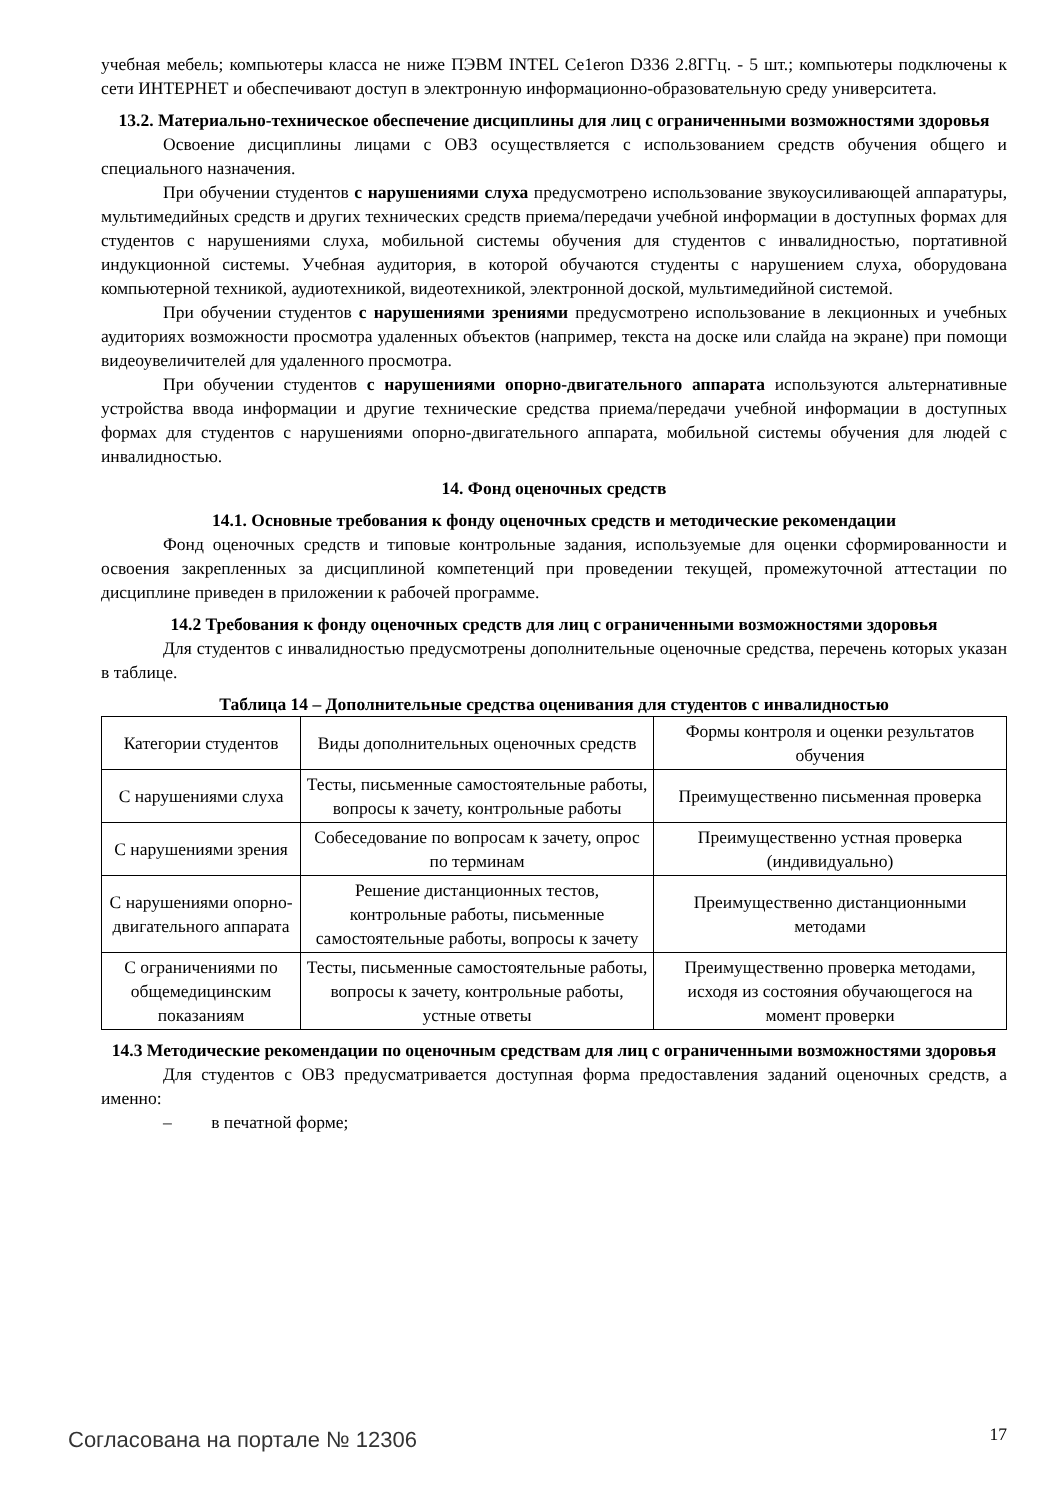учебная мебель; компьютеры класса не ниже ПЭВМ INTEL Ce1eron D336 2.8ГГц. - 5 шт.; компьютеры подключены к сети ИНТЕРНЕТ и обеспечивают доступ в электронную информационно-образовательную среду университета.
13.2. Материально-техническое обеспечение дисциплины для лиц с ограниченными возможностями здоровья
Освоение дисциплины лицами с ОВЗ осуществляется с использованием средств обучения общего и специального назначения.
При обучении студентов с нарушениями слуха предусмотрено использование звукоусиливающей аппаратуры, мультимедийных средств и других технических средств приема/передачи учебной информации в доступных формах для студентов с нарушениями слуха, мобильной системы обучения для студентов с инвалидностью, портативной индукционной системы. Учебная аудитория, в которой обучаются студенты с нарушением слуха, оборудована компьютерной техникой, аудиотехникой, видеотехникой, электронной доской, мультимедийной системой.
При обучении студентов с нарушениями зрениями предусмотрено использование в лекционных и учебных аудиториях возможности просмотра удаленных объектов (например, текста на доске или слайда на экране) при помощи видеоувеличителей для удаленного просмотра.
При обучении студентов с нарушениями опорно-двигательного аппарата используются альтернативные устройства ввода информации и другие технические средства приема/передачи учебной информации в доступных формах для студентов с нарушениями опорно-двигательного аппарата, мобильной системы обучения для людей с инвалидностью.
14. Фонд оценочных средств
14.1. Основные требования к фонду оценочных средств и методические рекомендации
Фонд оценочных средств и типовые контрольные задания, используемые для оценки сформированности и освоения закрепленных за дисциплиной компетенций при проведении текущей, промежуточной аттестации по дисциплине приведен в приложении к рабочей программе.
14.2 Требования к фонду оценочных средств для лиц с ограниченными возможностями здоровья
Для студентов с инвалидностью предусмотрены дополнительные оценочные средства, перечень которых указан в таблице.
Таблица 14 – Дополнительные средства оценивания для студентов с инвалидностью
| Категории студентов | Виды дополнительных оценочных средств | Формы контроля и оценки результатов обучения |
| --- | --- | --- |
| С нарушениями слуха | Тесты, письменные самостоятельные работы, вопросы к зачету, контрольные работы | Преимущественно письменная проверка |
| С нарушениями зрения | Собеседование по вопросам к зачету, опрос по терминам | Преимущественно устная проверка (индивидуально) |
| С нарушениями опорно-двигательного аппарата | Решение дистанционных тестов, контрольные работы, письменные самостоятельные работы, вопросы к зачету | Преимущественно дистанционными методами |
| С ограничениями по общемедицинским показаниям | Тесты, письменные самостоятельные работы, вопросы к зачету, контрольные работы, устные ответы | Преимущественно проверка методами, исходя из состояния обучающегося на момент проверки |
14.3 Методические рекомендации по оценочным средствам для лиц с ограниченными возможностями здоровья
Для студентов с ОВЗ предусматривается доступная форма предоставления заданий оценочных средств, а именно:
– в печатной форме;
Согласована на портале № 12306 17